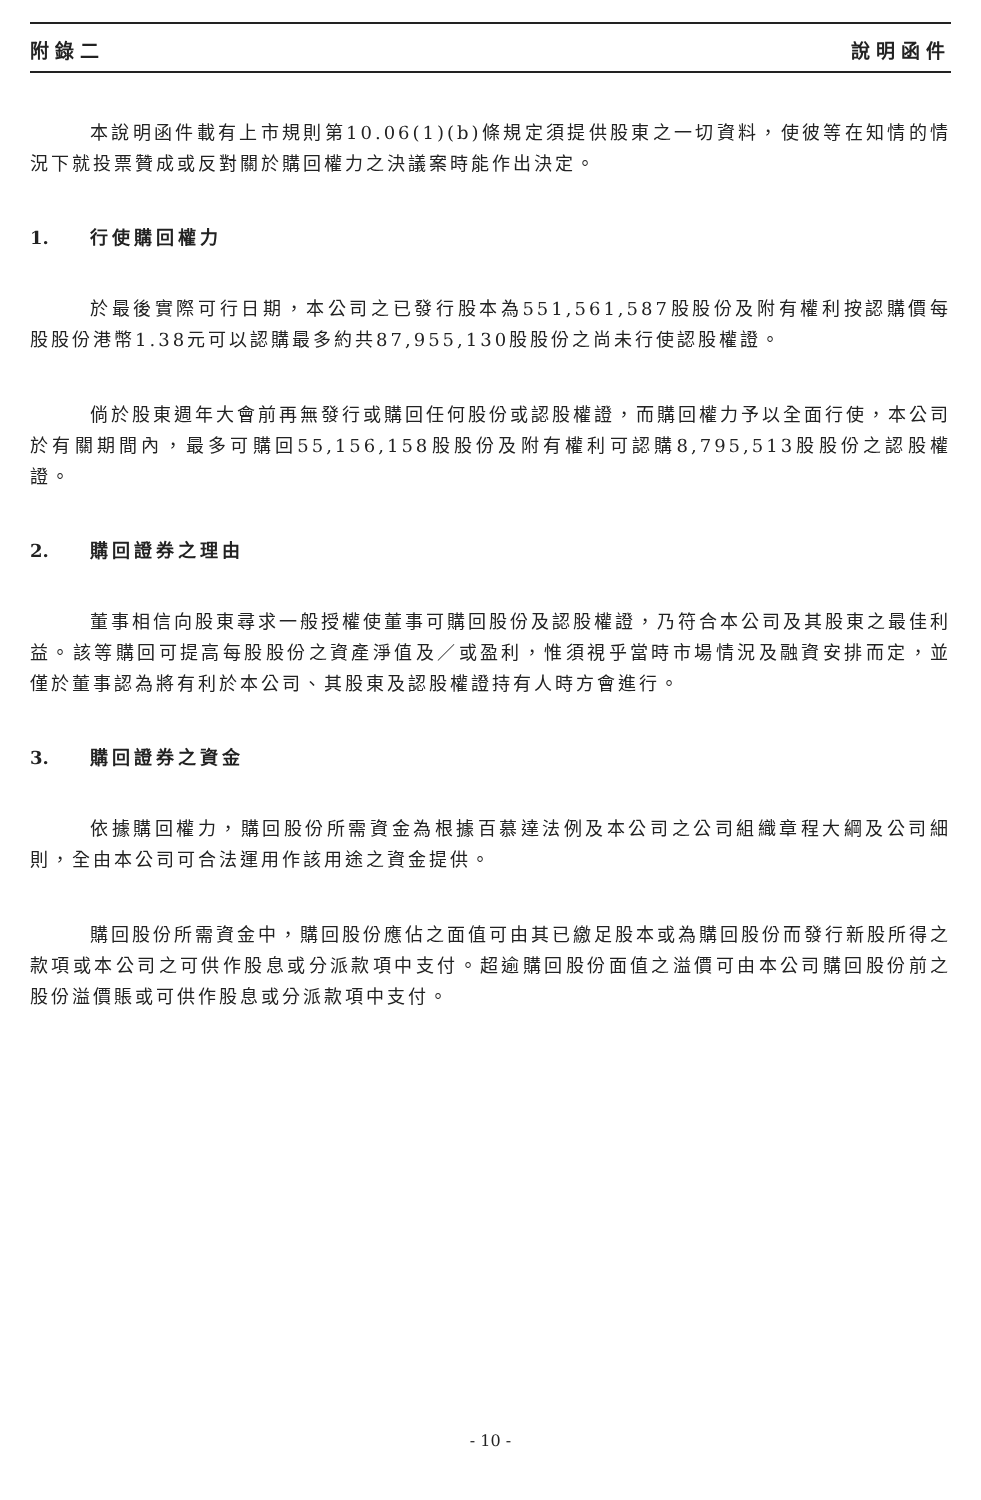附錄二 說明函件
本說明函件載有上市規則第10.06(1)(b)條規定須提供股東之一切資料，使彼等在知情的情況下就投票贊成或反對關於購回權力之決議案時能作出決定。
1. 行使購回權力
於最後實際可行日期，本公司之已發行股本為551,561,587股股份及附有權利按認購價每股股份港幣1.38元可以認購最多約共87,955,130股股份之尚未行使認股權證。
倘於股東週年大會前再無發行或購回任何股份或認股權證，而購回權力予以全面行使，本公司於有關期間內，最多可購回55,156,158股股份及附有權利可認購8,795,513股股份之認股權證。
2. 購回證券之理由
董事相信向股東尋求一般授權使董事可購回股份及認股權證，乃符合本公司及其股東之最佳利益。該等購回可提高每股股份之資產淨值及／或盈利，惟須視乎當時市場情況及融資安排而定，並僅於董事認為將有利於本公司、其股東及認股權證持有人時方會進行。
3. 購回證券之資金
依據購回權力，購回股份所需資金為根據百慕達法例及本公司之公司組織章程大綱及公司細則，全由本公司可合法運用作該用途之資金提供。
購回股份所需資金中，購回股份應佔之面值可由其已繳足股本或為購回股份而發行新股所得之款項或本公司之可供作股息或分派款項中支付。超逾購回股份面值之溢價可由本公司購回股份前之股份溢價賬或可供作股息或分派款項中支付。
- 10 -